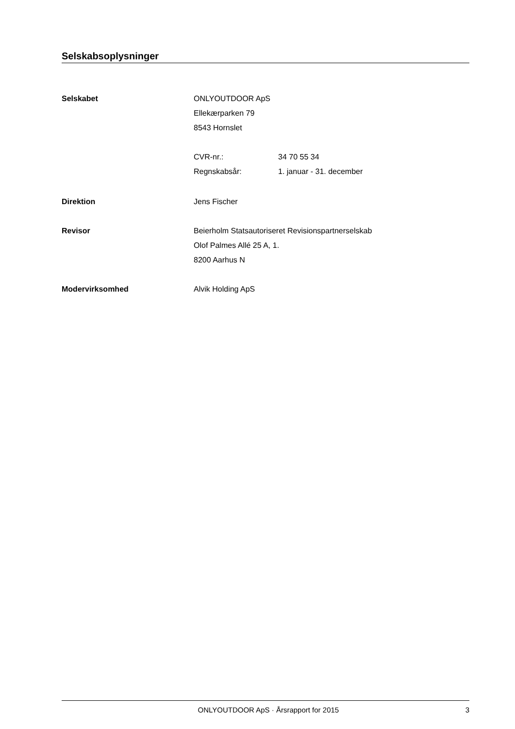Selskabsoplysninger
Selskabet ONLYOUTDOOR ApS
Ellekærparken 79
8543 Hornslet
CVR-nr.: 34 70 55 34
Regnskabsår: 1. januar - 31. december
Direktion Jens Fischer
Revisor Beierholm Statsautoriseret Revisionspartnerselskab
Olof Palmes Allé 25 A, 1.
8200 Aarhus N
Modervirksomhed Alvik Holding ApS
ONLYOUTDOOR ApS · Årsrapport for 2015
3